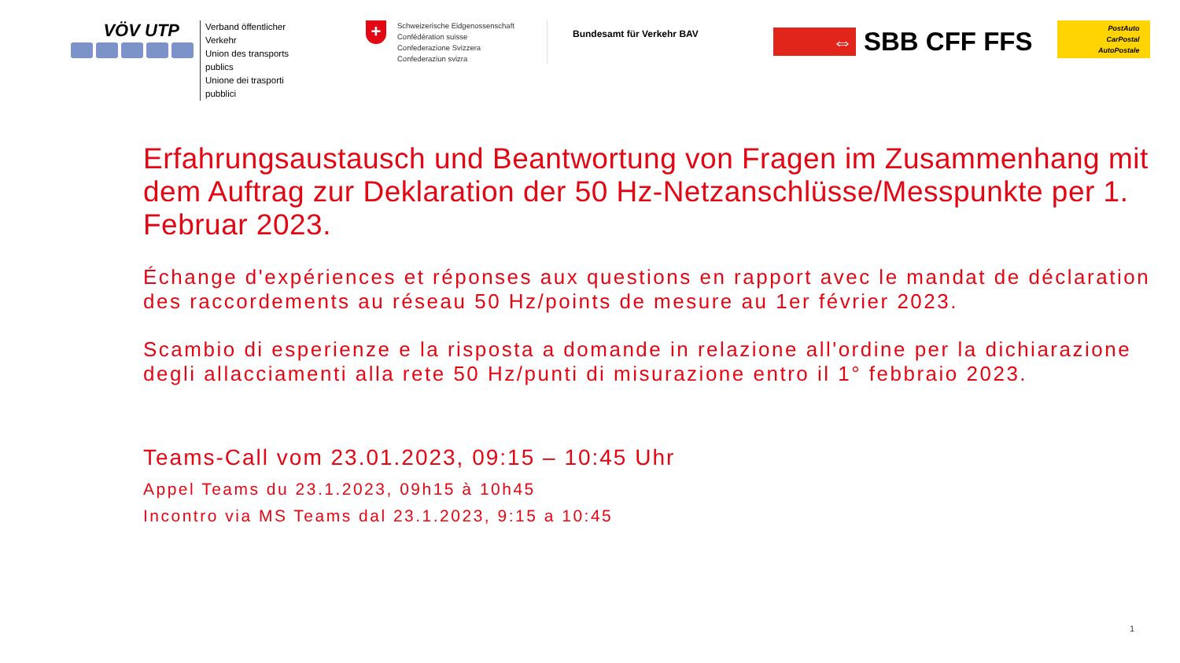VÖV UTP
Verband öffentlicher Verkehr
Union des transports publics
Unione dei trasporti pubblici
+
Schweizerische Eidgenossenschaft
Confédération suisse
Confederazione Svizzera
Confederaziun svizra
Bundesamt für Verkehr BAV
⇔
SBB CFF FFS
PostAuto
CarPostal
AutoPostale
Erfahrungsaustausch und Beantwortung von Fragen im Zusammenhang mit dem Auftrag zur Deklaration der 50 Hz-Netzanschlüsse/Messpunkte per 1. Februar 2023.
Échange d'expériences et réponses aux questions en rapport avec le mandat de déclaration des raccordements au réseau 50 Hz/points de mesure au 1er février 2023.
Scambio di esperienze e la risposta a domande in relazione all'ordine per la dichiarazione degli allacciamenti alla rete 50 Hz/punti di misurazione entro il 1° febbraio 2023.
Teams-Call vom 23.01.2023, 09:15 – 10:45 Uhr
Appel Teams du 23.1.2023, 09h15 à 10h45
Incontro via MS Teams dal 23.1.2023, 9:15 a 10:45
1